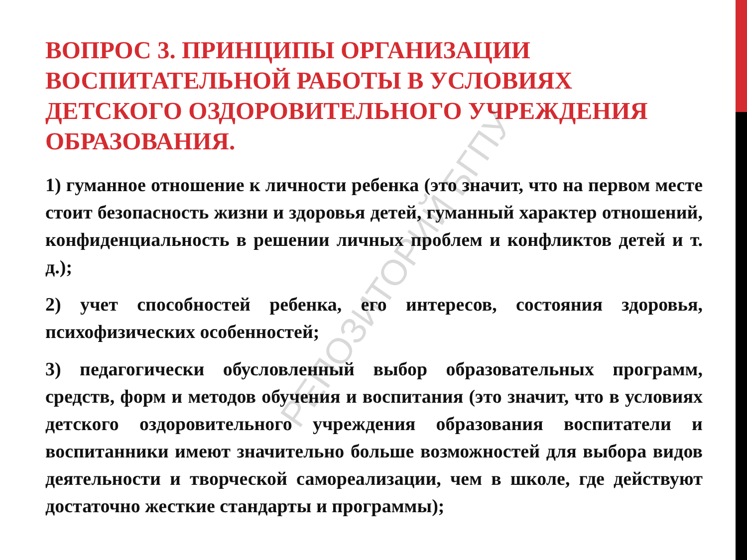ВОПРОС 3. ПРИНЦИПЫ ОРГАНИЗАЦИИ ВОСПИТАТЕЛЬНОЙ РАБОТЫ В УСЛОВИЯХ ДЕТСКОГО ОЗДОРОВИТЕЛЬНОГО УЧРЕЖДЕНИЯ ОБРАЗОВАНИЯ.
1) гуманное отношение к личности ребенка (это значит, что на первом месте стоит безопасность жизни и здоровья детей, гуманный характер отношений, конфиденциальность в решении личных проблем и конфликтов детей и т. д.);
2) учет способностей ребенка, его интересов, состояния здоровья, психофизических особенностей;
3) педагогически обусловленный выбор образовательных программ, средств, форм и методов обучения и воспитания (это значит, что в условиях детского оздоровительного учреждения образования воспитатели и воспитанники имеют значительно больше возможностей для выбора видов деятельности и творческой самореализации, чем в школе, где действуют достаточно жесткие стандарты и программы);
РЕПОЗИТОРИЙ БГПУ